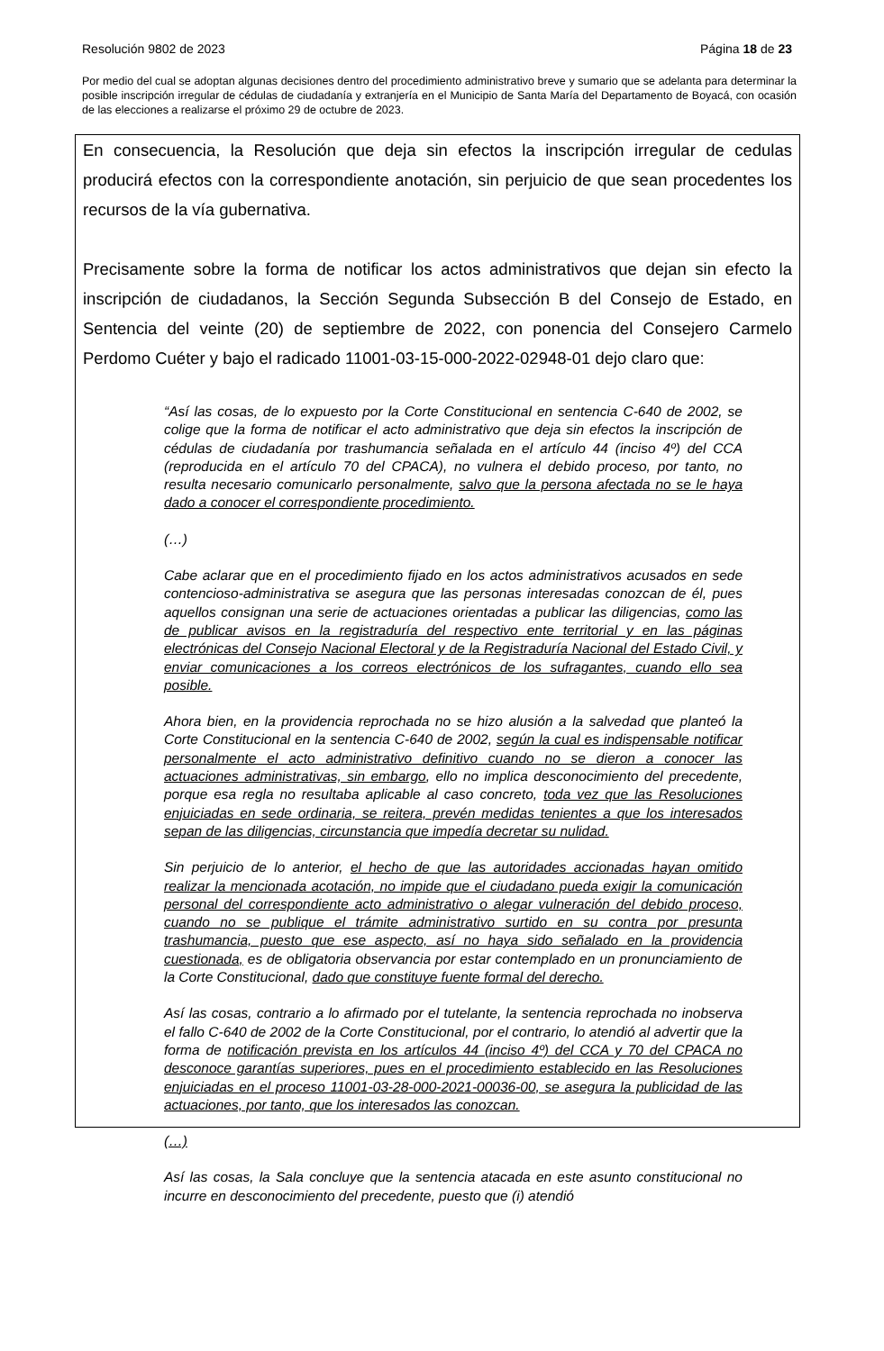Resolución 9802 de 2023 Página 18 de 23
Por medio del cual se adoptan algunas decisiones dentro del procedimiento administrativo breve y sumario que se adelanta para determinar la posible inscripción irregular de cédulas de ciudadanía y extranjería en el Municipio de Santa María del Departamento de Boyacá, con ocasión de las elecciones a realizarse el próximo 29 de octubre de 2023.
En consecuencia, la Resolución que deja sin efectos la inscripción irregular de cedulas producirá efectos con la correspondiente anotación, sin perjuicio de que sean procedentes los recursos de la vía gubernativa.
Precisamente sobre la forma de notificar los actos administrativos que dejan sin efecto la inscripción de ciudadanos, la Sección Segunda Subsección B del Consejo de Estado, en Sentencia del veinte (20) de septiembre de 2022, con ponencia del Consejero Carmelo Perdomo Cuéter y bajo el radicado 11001-03-15-000-2022-02948-01 dejo claro que:
“Así las cosas, de lo expuesto por la Corte Constitucional en sentencia C-640 de 2002, se colige que la forma de notificar el acto administrativo que deja sin efectos la inscripción de cédulas de ciudadanía por trashumancia señalada en el artículo 44 (inciso 4º) del CCA (reproducida en el artículo 70 del CPACA), no vulnera el debido proceso, por tanto, no resulta necesario comunicarlo personalmente, salvo que la persona afectada no se le haya dado a conocer el correspondiente procedimiento.
(…)
Cabe aclarar que en el procedimiento fijado en los actos administrativos acusados en sede contencioso-administrativa se asegura que las personas interesadas conozcan de él, pues aquellos consignan una serie de actuaciones orientadas a publicar las diligencias, como las de publicar avisos en la registraduría del respectivo ente territorial y en las páginas electrónicas del Consejo Nacional Electoral y de la Registraduría Nacional del Estado Civil, y enviar comunicaciones a los correos electrónicos de los sufragantes, cuando ello sea posible.
Ahora bien, en la providencia reprochada no se hizo alusión a la salvedad que planteó la Corte Constitucional en la sentencia C-640 de 2002, según la cual es indispensable notificar personalmente el acto administrativo definitivo cuando no se dieron a conocer las actuaciones administrativas, sin embargo, ello no implica desconocimiento del precedente, porque esa regla no resultaba aplicable al caso concreto, toda vez que las Resoluciones enjuiciadas en sede ordinaria, se reitera, prevén medidas tenientes a que los interesados sepan de las diligencias, circunstancia que impedía decretar su nulidad.
Sin perjuicio de lo anterior, el hecho de que las autoridades accionadas hayan omitido realizar la mencionada acotación, no impide que el ciudadano pueda exigir la comunicación personal del correspondiente acto administrativo o alegar vulneración del debido proceso, cuando no se publique el trámite administrativo surtido en su contra por presunta trashumancia, puesto que ese aspecto, así no haya sido señalado en la providencia cuestionada, es de obligatoria observancia por estar contemplado en un pronunciamiento de la Corte Constitucional, dado que constituye fuente formal del derecho.
Así las cosas, contrario a lo afirmado por el tutelante, la sentencia reprochada no inobserva el fallo C-640 de 2002 de la Corte Constitucional, por el contrario, lo atendió al advertir que la forma de notificación prevista en los artículos 44 (inciso 4º) del CCA y 70 del CPACA no desconoce garantías superiores, pues en el procedimiento establecido en las Resoluciones enjuiciadas en el proceso 11001-03-28-000-2021-00036-00, se asegura la publicidad de las actuaciones, por tanto, que los interesados las conozcan.
(…)
Así las cosas, la Sala concluye que la sentencia atacada en este asunto constitucional no incurre en desconocimiento del precedente, puesto que (i) atendió